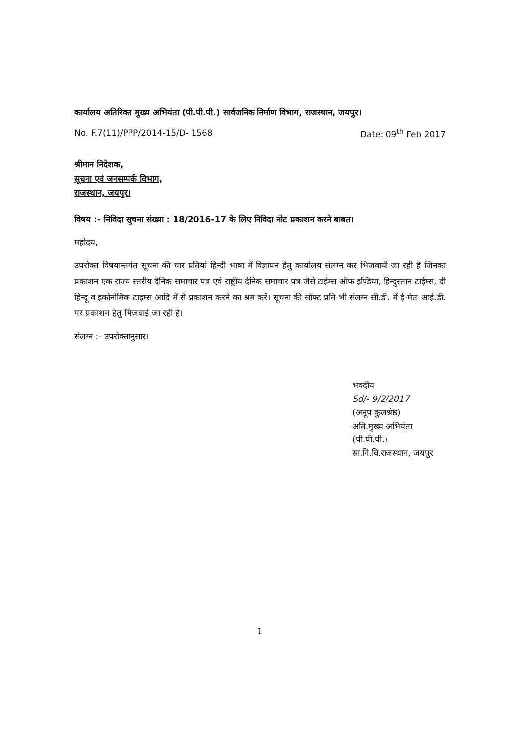कार्यालय अतिरिक्त मुख्य अभियंता (पी.पी.पी.) सार्वजनिक निर्माण विभाग, राजस्थान, जयपुर।
No. F.7(11)/PPP/2014-15/D- 1568 Date: 09<sup>th</sup> Feb 2017
श्रीमान निदेशक,
सूचना एवं जनसम्पर्क विभाग,
राजस्थान, जयपुर।
विषय :- निविदा सूचना संख्या : 18/2016-17 के लिए निविदा नोट प्रकाशन करने बाबत।
महोदय,
उपरोक्त विषयान्तर्गत सूचना की चार प्रतियां हिन्दी भाषा में विज्ञापन हेतु कार्यालय संलग्न कर भिजवायी जा रही है जिनका प्रकाशन एक राज्य स्तरीय दैनिक समाचार पत्र एवं राष्ट्रीय दैनिक समाचार पत्र जैसे टाईम्स ऑफ इण्डिया, हिन्दुस्तान टाईम्स, दी हिन्दू व इकोनोमिक टाइम्स आदि में से प्रकाशन करने का श्रम करें। सूचना की सॉफ्ट प्रति भी संलग्न सी.डी. में ई-मेल आई.डी. पर प्रकाशन हेतु भिजवाई जा रही है।
संलग्न :- उपरोक्तानुसार।
भवदीय
Sd/- 9/2/2017
(अनूप कुलश्रेष्ठ)
अति.मुख्य अभियंता (पी.पी.पी.)
सा.नि.वि.राजस्थान, जयपुर
1